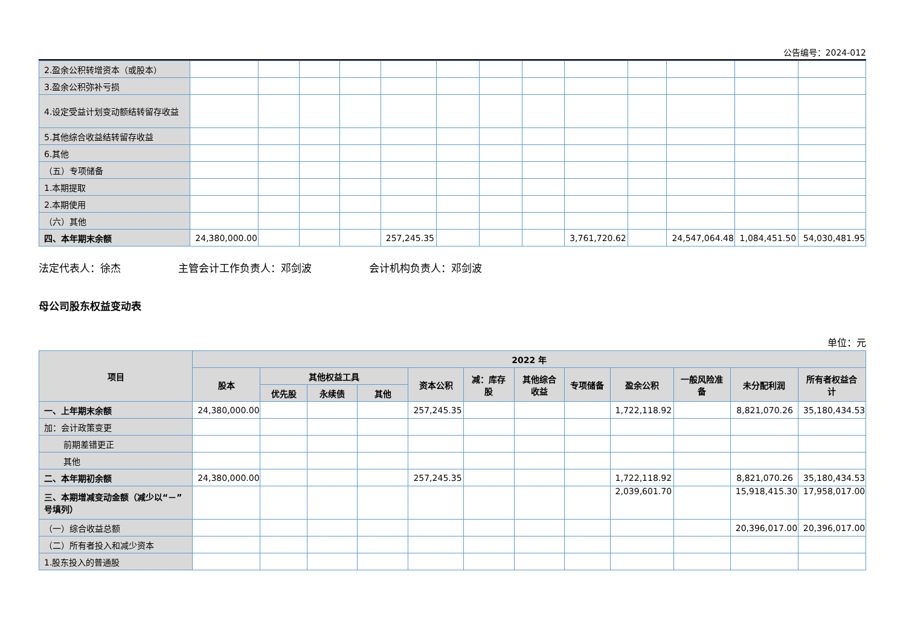公告编号：2024-012
| 2.盈余公积转增资本（或股本） | | | | | | | | | | | | | |
| 3.盈余公积弥补亏损 | | | | | | | | | | | | | |
| 4.设定受益计划变动额结转留存收益 | | | | | | | | | | | | | |
| 5.其他综合收益结转留存收益 | | | | | | | | | | | | | |
| 6.其他 | | | | | | | | | | | | | |
| （五）专项储备 | | | | | | | | | | | | | |
| 1.本期提取 | | | | | | | | | | | | | |
| 2.本期使用 | | | | | | | | | | | | | |
| （六）其他 | | | | | | | | | | | | | |
| 四、本年期末余额 | 24,380,000.00 | | | | 257,245.35 | | | | 3,761,720.62 | | 24,547,064.48 | 1,084,451.50 | 54,030,481.95 |
法定代表人：徐杰 主管会计工作负责人：邓剑波 会计机构负责人：邓剑波
母公司股东权益变动表
单位：元
| 项目 | 2022 年 | | | | | | | | | | | |
| --- | --- | --- | --- | --- | --- | --- | --- | --- | --- | --- | --- | --- |
| | 股本 | 其他权益工具 | | | 资本公积 | 减：库存股 | 其他综合收益 | 专项储备 | 盈余公积 | 一般风险准备 | 未分配利润 | 所有者权益合计 |
| | | 优先股 | 永续债 | 其他 | | | | | | | | |
| 一、上年期末余额 | 24,380,000.00 | | | | 257,245.35 | | | | 1,722,118.92 | | 8,821,070.26 | 35,180,434.53 |
| 加：会计政策变更 | | | | | | | | | | | | |
| 前期差错更正 | | | | | | | | | | | | |
| 其他 | | | | | | | | | | | | |
| 二、本年期初余额 | 24,380,000.00 | | | | 257,245.35 | | | | 1,722,118.92 | | 8,821,070.26 | 35,180,434.53 |
| 三、本期增减变动金额（减少以“－”号填列） | | | | | | | | | 2,039,601.70 | | 15,918,415.30 | 17,958,017.00 |
| （一）综合收益总额 | | | | | | | | | | | 20,396,017.00 | 20,396,017.00 |
| （二）所有者投入和减少资本 | | | | | | | | | | | | |
| 1.股东投入的普通股 | | | | | | | | | | | | |